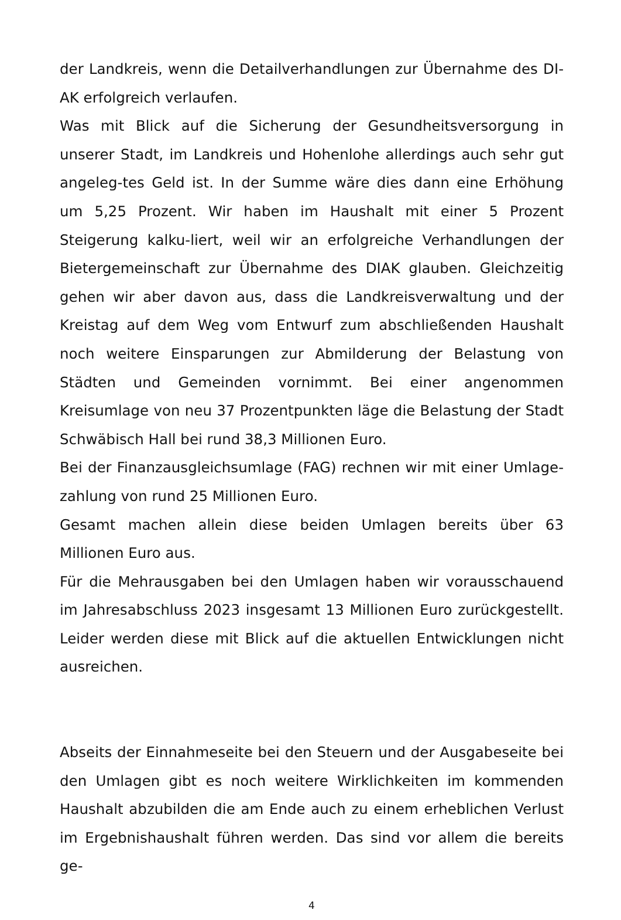der Landkreis, wenn die Detailverhandlungen zur Übernahme des DI-AK erfolgreich verlaufen.
Was mit Blick auf die Sicherung der Gesundheitsversorgung in unserer Stadt, im Landkreis und Hohenlohe allerdings auch sehr gut angeleg-tes Geld ist. In der Summe wäre dies dann eine Erhöhung um 5,25 Prozent. Wir haben im Haushalt mit einer 5 Prozent Steigerung kalku-liert, weil wir an erfolgreiche Verhandlungen der Bietergemeinschaft zur Übernahme des DIAK glauben. Gleichzeitig gehen wir aber davon aus, dass die Landkreisverwaltung und der Kreistag auf dem Weg vom Entwurf zum abschließenden Haushalt noch weitere Einsparungen zur Abmilderung der Belastung von Städten und Gemeinden vornimmt. Bei einer angenommen Kreisumlage von neu 37 Prozentpunkten läge die Belastung der Stadt Schwäbisch Hall bei rund 38,3 Millionen Euro.
Bei der Finanzausgleichsumlage (FAG) rechnen wir mit einer Umlage-zahlung von rund 25 Millionen Euro.
Gesamt machen allein diese beiden Umlagen bereits über 63 Millionen Euro aus.
Für die Mehrausgaben bei den Umlagen haben wir vorausschauend im Jahresabschluss 2023 insgesamt 13 Millionen Euro zurückgestellt. Leider werden diese mit Blick auf die aktuellen Entwicklungen nicht ausreichen.
Abseits der Einnahmeseite bei den Steuern und der Ausgabeseite bei den Umlagen gibt es noch weitere Wirklichkeiten im kommenden Haushalt abzubilden die am Ende auch zu einem erheblichen Verlust im Ergebnishaushalt führen werden. Das sind vor allem die bereits ge-
4